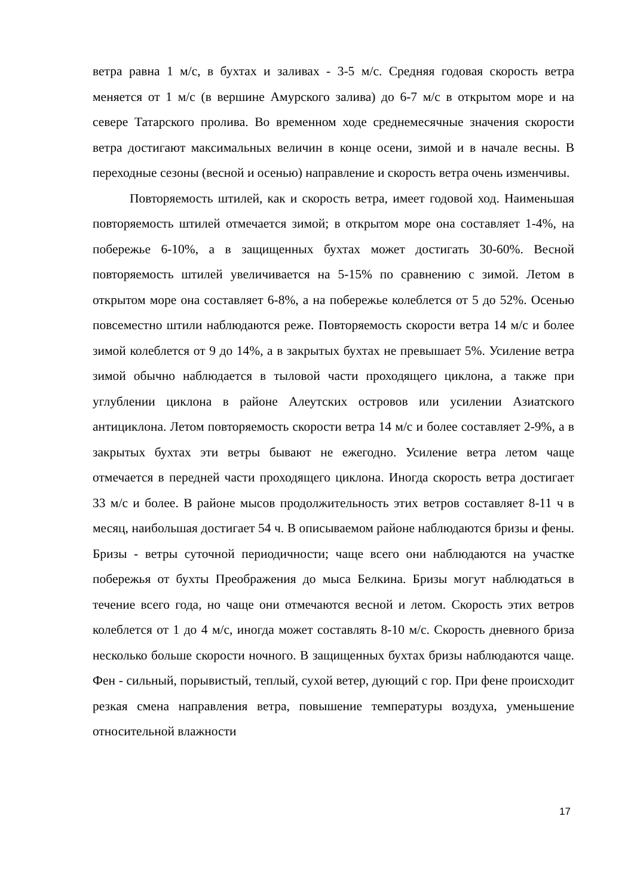ветра равна 1 м/с, в бухтах и заливах - 3-5 м/с. Средняя годовая скорость ветра меняется от 1 м/с (в вершине Амурского залива) до 6-7 м/с в открытом море и на севере Татарского пролива. Во временном ходе среднемесячные значения скорости ветра достигают максимальных величин в конце осени, зимой и в начале весны. В переходные сезоны (весной и осенью) направление и скорость ветра очень изменчивы.
Повторяемость штилей, как и скорость ветра, имеет годовой ход. Наименьшая повторяемость штилей отмечается зимой; в открытом море она составляет 1-4%, на побережье 6-10%, а в защищенных бухтах может достигать 30-60%. Весной повторяемость штилей увеличивается на 5-15% по сравнению с зимой. Летом в открытом море она составляет 6-8%, а на побережье колеблется от 5 до 52%. Осенью повсеместно штили наблюдаются реже. Повторяемость скорости ветра 14 м/с и более зимой колеблется от 9 до 14%, а в закрытых бухтах не превышает 5%. Усиление ветра зимой обычно наблюдается в тыловой части проходящего циклона, а также при углублении циклона в районе Алеутских островов или усилении Азиатского антициклона. Летом повторяемость скорости ветра 14 м/с и более составляет 2-9%, а в закрытых бухтах эти ветры бывают не ежегодно. Усиление ветра летом чаще отмечается в передней части проходящего циклона. Иногда скорость ветра достигает 33 м/с и более. В районе мысов продолжительность этих ветров составляет 8-11 ч в месяц, наибольшая достигает 54 ч. В описываемом районе наблюдаются бризы и фены. Бризы - ветры суточной периодичности; чаще всего они наблюдаются на участке побережья от бухты Преображения до мыса Белкина. Бризы могут наблюдаться в течение всего года, но чаще они отмечаются весной и летом. Скорость этих ветров колеблется от 1 до 4 м/с, иногда может составлять 8-10 м/с. Скорость дневного бриза несколько больше скорости ночного. В защищенных бухтах бризы наблюдаются чаще. Фен - сильный, порывистый, теплый, сухой ветер, дующий с гор. При фене происходит резкая смена направления ветра, повышение температуры воздуха, уменьшение относительной влажности
17